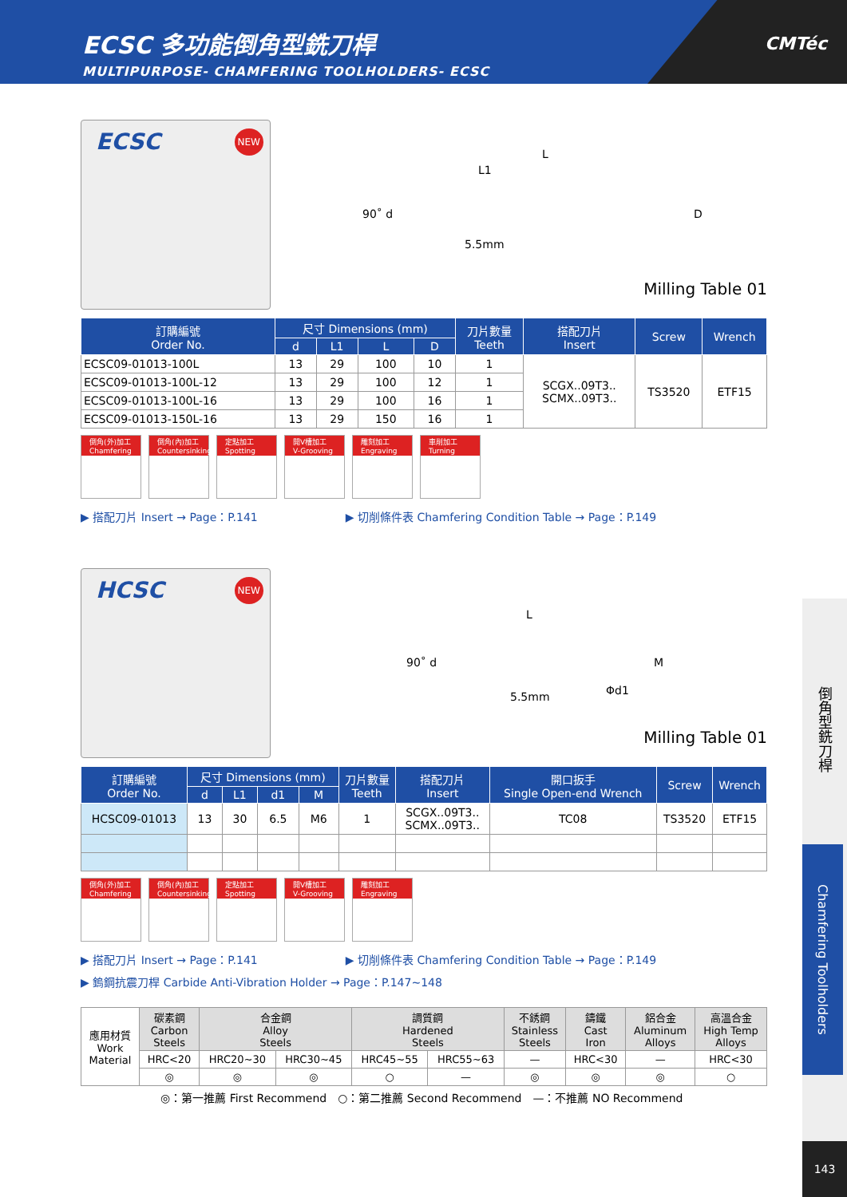ECSC 多功能倒角型銑刀桿
MULTIPURPOSE- CHAMFERING TOOLHOLDERS- ECSC
CMTéc
ECSC NEW
L
L1
90˚ d D
5.5mm
Milling Table 01
| 訂購編號 Order No. | 尺寸 Dimensions (mm) | | | | 刀片數量 Teeth | 搭配刀片 Insert | Screw | Wrench |
| --- | --- | --- | --- | --- | --- | --- | --- | --- |
| | d | L1 | L | D | | | | |
| ECSC09-01013-100L | 13 | 29 | 100 | 10 | 1 | SCGX..09T3.. SCMX..09T3.. | TS3520 | ETF15 |
| ECSC09-01013-100L-12 | 13 | 29 | 100 | 12 | 1 | | | |
| ECSC09-01013-100L-16 | 13 | 29 | 100 | 16 | 1 | | | |
| ECSC09-01013-150L-16 | 13 | 29 | 150 | 16 | 1 | | | |
倒角(外)加工 Chamfering
倒角(內)加工 Countersinking
定點加工 Spotting
開V槽加工 V-Grooving
雕刻加工 Engraving
車削加工 Turning
▶ 搭配刀片 Insert → Page：P.141 ▶ 切削條件表 Chamfering Condition Table → Page：P.149
HCSC NEW
L
90˚ d M
Φd1 5.5mm
Milling Table 01
| 訂購編號 Order No. | 尺寸 Dimensions (mm) | | | | 刀片數量 Teeth | 搭配刀片 Insert | 開口扳手 Single Open-end Wrench | Screw | Wrench |
| --- | --- | --- | --- | --- | --- | --- | --- | --- | --- |
| | d | L1 | d1 | M | | | | | |
| HCSC09-01013 | 13 | 30 | 6.5 | M6 | 1 | SCGX..09T3.. SCMX..09T3.. | TC08 | TS3520 | ETF15 |
倒角(外)加工 Chamfering
倒角(內)加工 Countersinking
定點加工 Spotting
開V槽加工 V-Grooving
雕刻加工 Engraving
▶ 搭配刀片 Insert → Page：P.141 ▶ 切削條件表 Chamfering Condition Table → Page：P.149
▶ 鎢鋼抗震刀桿 Carbide Anti-Vibration Holder → Page：P.147~148
| 應用材質 Work Material | 碳素鋼 Carbon Steels | 合金鋼 Alloy Steels | | 調質鋼 Hardened Steels | | 不銹鋼 Stainless Steels | 鑄鐵 Cast Iron | 鋁合金 Aluminum Alloys | 高溫合金 High Temp Alloys |
| | HRC<20 | HRC20~30 | HRC30~45 | HRC45~55 | HRC55~63 | — | HRC<30 | — | HRC<30 |
| | ◎ | ◎ | ◎ | ○ | — | ◎ | ◎ | ◎ | ○ |
◎：第一推薦 First Recommend　○：第二推薦 Second Recommend　—：不推薦 NO Recommend
倒角型銑刀桿
Chamfering Toolholders
143